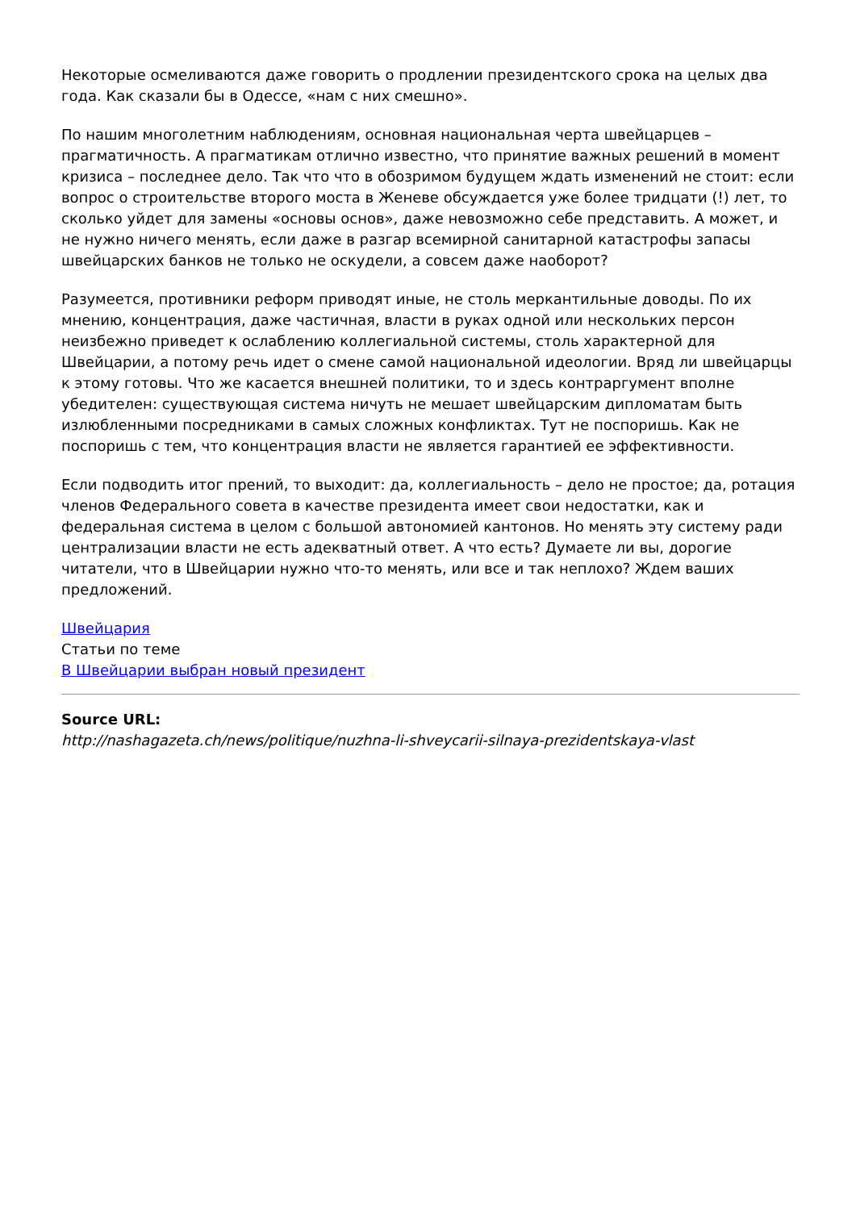Некоторые осмеливаются даже говорить о продлении президентского срока на целых два года. Как сказали бы в Одессе, «нам с них смешно».
По нашим многолетним наблюдениям, основная национальная черта швейцарцев – прагматичность. А прагматикам отлично известно, что принятие важных решений в момент кризиса – последнее дело. Так что что в обозримом будущем ждать изменений не стоит: если вопрос о строительстве второго моста в Женеве обсуждается уже более тридцати (!) лет, то сколько уйдет для замены «основы основ», даже невозможно себе представить. А может, и не нужно ничего менять, если даже в разгар всемирной санитарной катастрофы запасы швейцарских банков не только не оскудели, а совсем даже наоборот?
Разумеется, противники реформ приводят иные, не столь меркантильные доводы. По их мнению, концентрация, даже частичная, власти в руках одной или нескольких персон неизбежно приведет к ослаблению коллегиальной системы, столь характерной для Швейцарии, а потому речь идет о смене самой национальной идеологии. Вряд ли швейцарцы к этому готовы. Что же касается внешней политики, то и здесь контраргумент вполне убедителен: существующая система ничуть не мешает швейцарским дипломатам быть излюбленными посредниками в самых сложных конфликтах. Тут не поспоришь. Как не поспоришь с тем, что концентрация власти не является гарантией ее эффективности.
Если подводить итог прений, то выходит: да, коллегиальность – дело не простое; да, ротация членов Федерального совета в качестве президента имеет свои недостатки, как и федеральная система в целом с большой автономией кантонов. Но менять эту систему ради централизации власти не есть адекватный ответ. А что есть? Думаете ли вы, дорогие читатели, что в Швейцарии нужно что-то менять, или все и так неплохо? Ждем ваших предложений.
Швейцария
Статьи по теме
В Швейцарии выбран новый президент
Source URL:
http://nashagazeta.ch/news/politique/nuzhna-li-shveycarii-silnaya-prezidentskaya-vlast